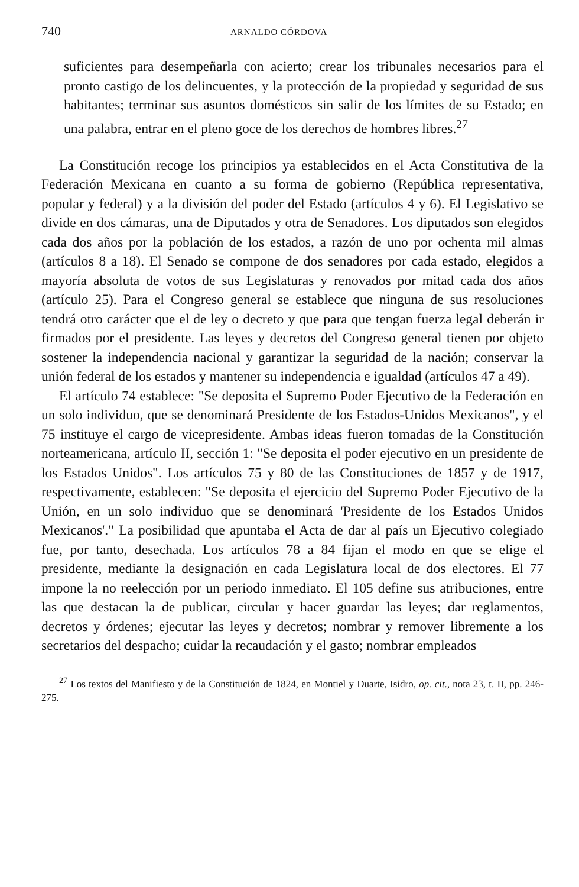740 ARNALDO CÓRDOVA
suficientes para desempeñarla con acierto; crear los tribunales necesarios para el pronto castigo de los delincuentes, y la protección de la propiedad y seguridad de sus habitantes; terminar sus asuntos domésticos sin salir de los límites de su Estado; en una palabra, entrar en el pleno goce de los derechos de hombres libres.<sup>27</sup>
La Constitución recoge los principios ya establecidos en el Acta Constitutiva de la Federación Mexicana en cuanto a su forma de gobierno (República representativa, popular y federal) y a la división del poder del Estado (artículos 4 y 6). El Legislativo se divide en dos cámaras, una de Diputados y otra de Senadores. Los diputados son elegidos cada dos años por la población de los estados, a razón de uno por ochenta mil almas (artículos 8 a 18). El Senado se compone de dos senadores por cada estado, elegidos a mayoría absoluta de votos de sus Legislaturas y renovados por mitad cada dos años (artículo 25). Para el Congreso general se establece que ninguna de sus resoluciones tendrá otro carácter que el de ley o decreto y que para que tengan fuerza legal deberán ir firmados por el presidente. Las leyes y decretos del Congreso general tienen por objeto sostener la independencia nacional y garantizar la seguridad de la nación; conservar la unión federal de los estados y mantener su independencia e igualdad (artículos 47 a 49).
El artículo 74 establece: "Se deposita el Supremo Poder Ejecutivo de la Federación en un solo individuo, que se denominará Presidente de los Estados-Unidos Mexicanos", y el 75 instituye el cargo de vicepresidente. Ambas ideas fueron tomadas de la Constitución norteamericana, artículo II, sección 1: "Se deposita el poder ejecutivo en un presidente de los Estados Unidos". Los artículos 75 y 80 de las Constituciones de 1857 y de 1917, respectivamente, establecen: "Se deposita el ejercicio del Supremo Poder Ejecutivo de la Unión, en un solo individuo que se denominará 'Presidente de los Estados Unidos Mexicanos'." La posibilidad que apuntaba el Acta de dar al país un Ejecutivo colegiado fue, por tanto, desechada. Los artículos 78 a 84 fijan el modo en que se elige el presidente, mediante la designación en cada Legislatura local de dos electores. El 77 impone la no reelección por un periodo inmediato. El 105 define sus atribuciones, entre las que destacan la de publicar, circular y hacer guardar las leyes; dar reglamentos, decretos y órdenes; ejecutar las leyes y decretos; nombrar y remover libremente a los secretarios del despacho; cuidar la recaudación y el gasto; nombrar empleados
<sup>27</sup> Los textos del Manifiesto y de la Constitución de 1824, en Montiel y Duarte, Isidro, op. cit., nota 23, t. II, pp. 246-275.